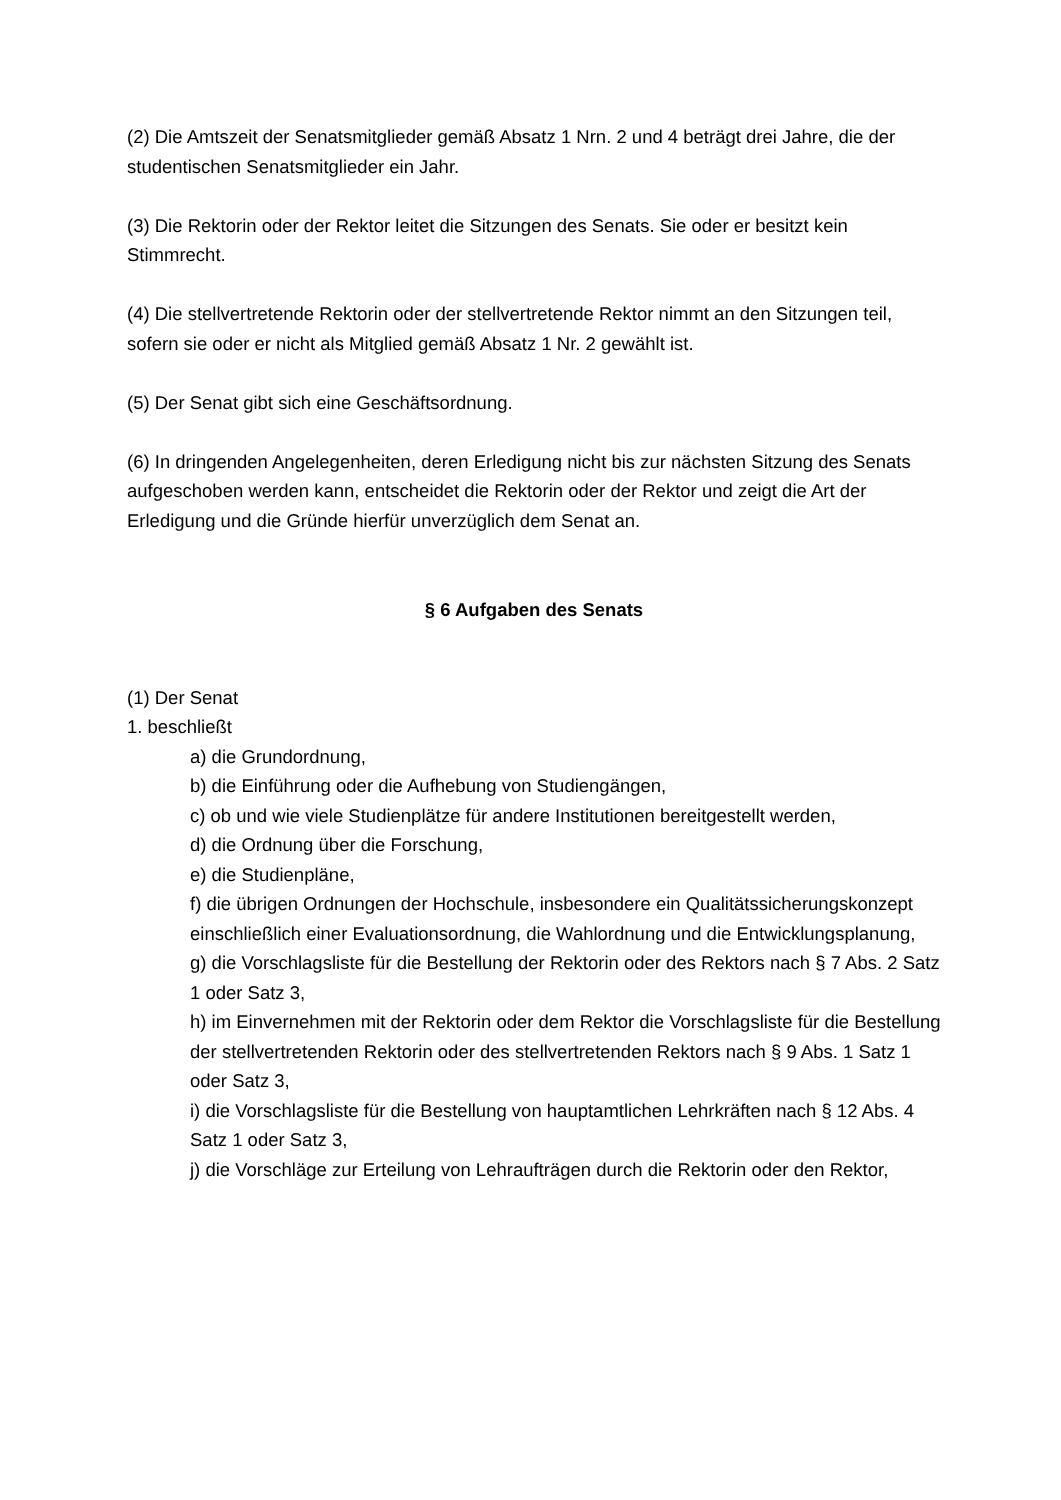(2) Die Amtszeit der Senatsmitglieder gemäß Absatz 1 Nrn. 2 und 4 beträgt drei Jahre, die der studentischen Senatsmitglieder ein Jahr.
(3) Die Rektorin oder der Rektor leitet die Sitzungen des Senats. Sie oder er besitzt kein Stimmrecht.
(4) Die stellvertretende Rektorin oder der stellvertretende Rektor nimmt an den Sitzungen teil, sofern sie oder er nicht als Mitglied gemäß Absatz 1 Nr. 2 gewählt ist.
(5) Der Senat gibt sich eine Geschäftsordnung.
(6) In dringenden Angelegenheiten, deren Erledigung nicht bis zur nächsten Sitzung des Senats aufgeschoben werden kann, entscheidet die Rektorin oder der Rektor und zeigt die Art der Erledigung und die Gründe hierfür unverzüglich dem Senat an.
§ 6 Aufgaben des Senats
(1) Der Senat
1. beschließt
a) die Grundordnung,
b) die Einführung oder die Aufhebung von Studiengängen,
c) ob und wie viele Studienplätze für andere Institutionen bereitgestellt werden,
d) die Ordnung über die Forschung,
e) die Studienpläne,
f) die übrigen Ordnungen der Hochschule, insbesondere ein Qualitätssicherungskonzept einschließlich einer Evaluationsordnung, die Wahlordnung und die Entwicklungsplanung,
g) die Vorschlagsliste für die Bestellung der Rektorin oder des Rektors nach § 7 Abs. 2 Satz 1 oder Satz 3,
h) im Einvernehmen mit der Rektorin oder dem Rektor die Vorschlagsliste für die Bestellung der stellvertretenden Rektorin oder des stellvertretenden Rektors nach § 9 Abs. 1 Satz 1 oder Satz 3,
i) die Vorschlagsliste für die Bestellung von hauptamtlichen Lehrkräften nach § 12 Abs. 4 Satz 1 oder Satz 3,
j) die Vorschläge zur Erteilung von Lehraufträgen durch die Rektorin oder den Rektor,